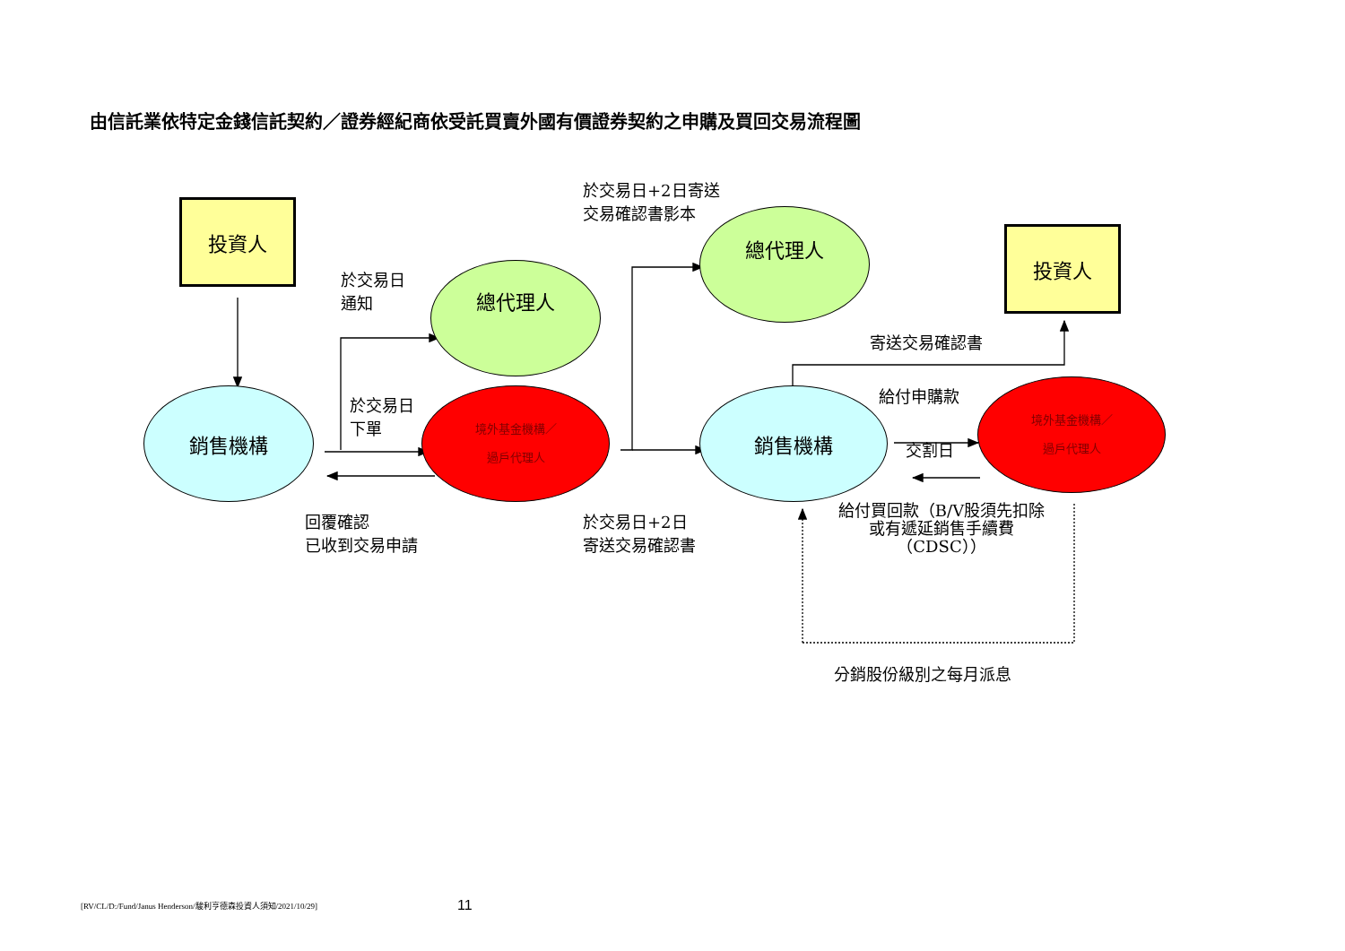由信託業依特定金錢信託契約／證券經紀商依受託買賣外國有價證券契約之申購及買回交易流程圖
投資人
於交易日+2日寄送
交易確認書影本
總代理人
投資人
於交易日
通知
總代理人
寄送交易確認書
銷售機構
於交易日
下單
境外基金機構／
過戶代理人
銷售機構
給付申購款
境外基金機構／
過戶代理人
交割日
回覆確認
已收到交易申請
於交易日+2日
寄送交易確認書
給付買回款（B/V股須先扣除
或有遞延銷售手續費
（CDSC））
分銷股份級別之每月派息
[RV/CL/D:/Fund/Janus Henderson/駿利亨德森投資人須知/2021/10/29]
11